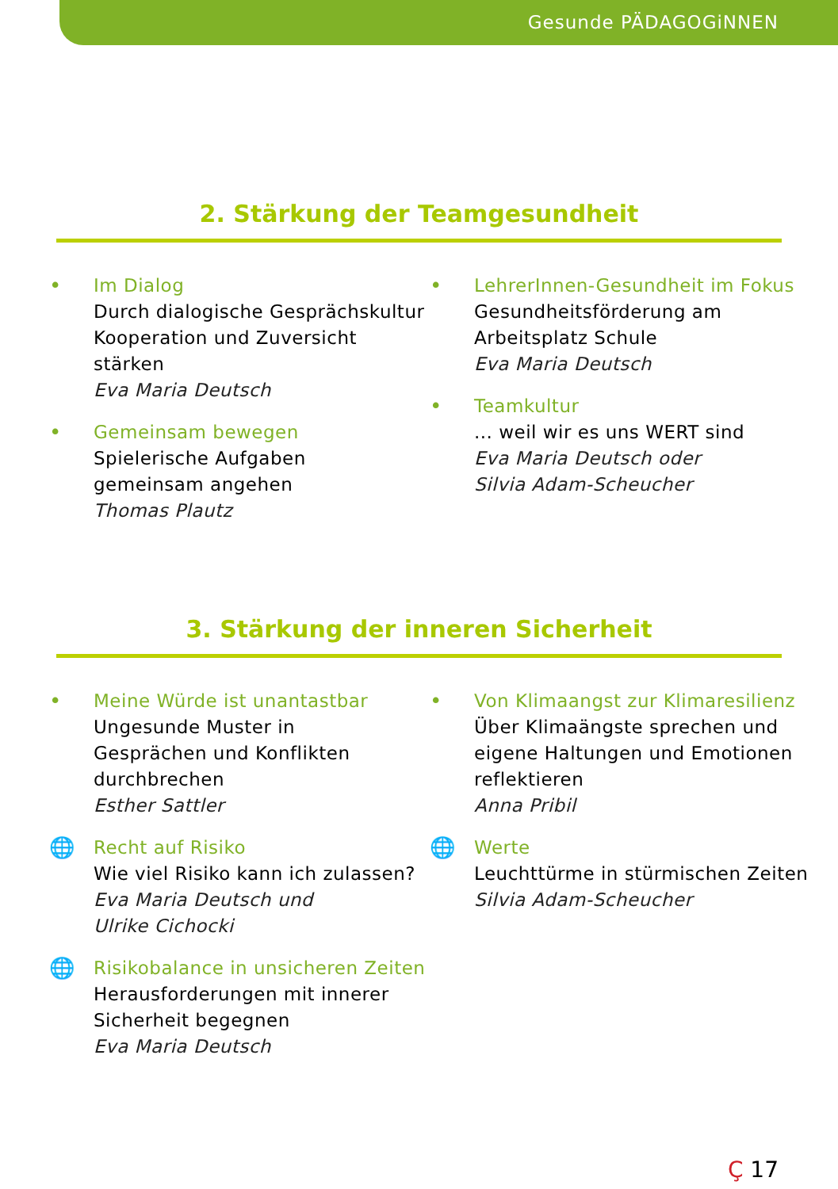Gesunde PÄDAGOGiNNEN
2. Stärkung der Teamgesundheit
• Im Dialog
Durch dialogische Gesprächskultur
Kooperation und Zuversicht
stärken
Eva Maria Deutsch
• Gemeinsam bewegen
Spielerische Aufgaben
gemeinsam angehen
Thomas Plautz
• LehrerInnen-Gesundheit im Fokus
Gesundheitsförderung am
Arbeitsplatz Schule
Eva Maria Deutsch
• Teamkultur
... weil wir es uns WERT sind
Eva Maria Deutsch oder
Silvia Adam-Scheucher
3. Stärkung der inneren Sicherheit
• Meine Würde ist unantastbar
Ungesunde Muster in
Gesprächen und Konflikten
durchbrechen
Esther Sattler
🌐 Recht auf Risiko
Wie viel Risiko kann ich zulassen?
Eva Maria Deutsch und
Ulrike Cichocki
🌐 Risikobalance in unsicheren Zeiten
Herausforderungen mit innerer
Sicherheit begegnen
Eva Maria Deutsch
• Von Klimaangst zur Klimaresilienz
Über Klimaängste sprechen und
eigene Haltungen und Emotionen
reflektieren
Anna Pribil
🌐 Werte
Leuchttürme in stürmischen Zeiten
Silvia Adam-Scheucher
Ç 17